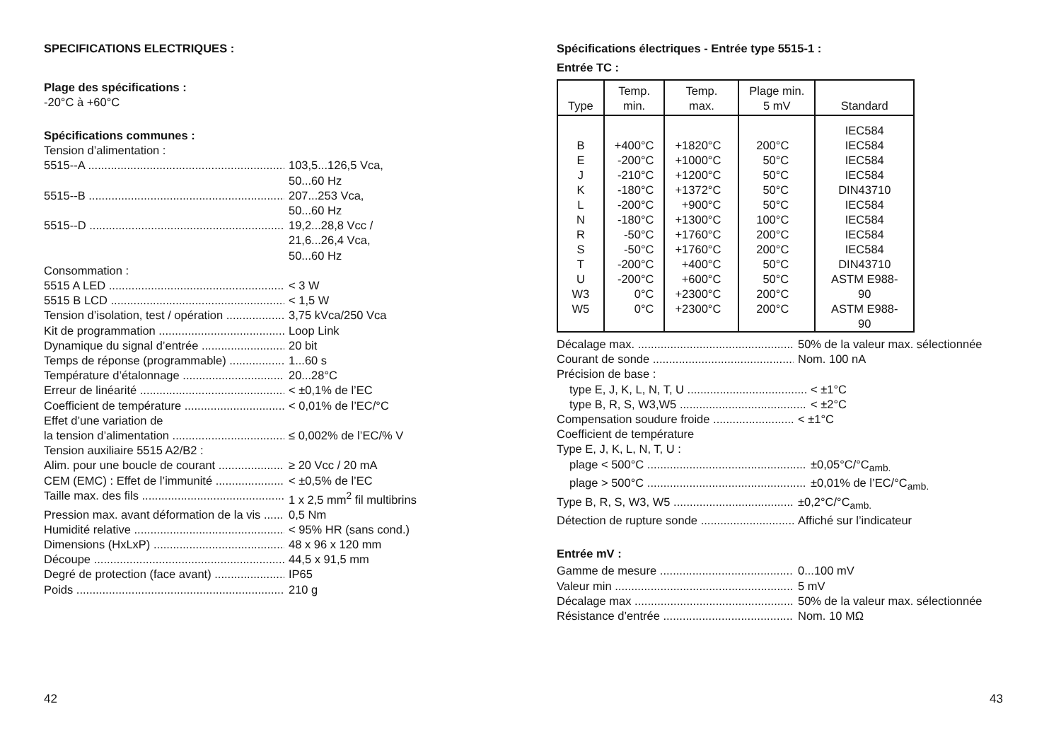SPECIFICATIONS ELECTRIQUES :
Plage des spécifications :
-20°C à +60°C
Spécifications communes :
Tension d’alimentation :
5515--A 103,5...126,5 Vca,
50...60 Hz
5515--B 207...253 Vca,
50...60 Hz
5515--D 19,2...28,8 Vcc /
21,6...26,4 Vca,
50...60 Hz
Consommation :
5515 A LED < 3 W
5515 B LCD < 1,5 W
Tension d’isolation, test / opération 3,75 kVca/250 Vca
Kit de programmation Loop Link
Dynamique du signal d’entrée 20 bit
Temps de réponse (programmable) 1...60 s
Température d’étalonnage 20...28°C
Erreur de linéarité < ±0,1% de l’EC
Coefficient de température < 0,01% de l’EC/°C
Effet d’une variation de
la tension d’alimentation ≤ 0,002% de l’EC/% V
Tension auxiliaire 5515 A2/B2 :
Alim. pour une boucle de courant ≥ 20 Vcc / 20 mA
CEM (EMC) : Effet de l’immunité < ±0,5% de l’EC
Taille max. des fils 1 x 2,5 mm<sup>2</sup> fil multibrins
Pression max. avant déformation de la vis 0,5 Nm
Humidité relative < 95% HR (sans cond.)
Dimensions (HxLxP) 48 x 96 x 120 mm
Découpe 44,5 x 91,5 mm
Degré de protection (face avant) IP65
Poids 210 g
42
Spécifications électriques - Entrée type 5515-1 :
Entrée TC :
| Type | Temp. min. | Temp. max. | Plage min. 5 mV | Standard |
| --- | --- | --- | --- | --- |
| B E J K L N R S T U W3 W5 | +400°C -200°C -210°C -180°C -200°C -180°C -50°C -50°C -200°C -200°C 0°C 0°C | +1820°C +1000°C +1200°C +1372°C +900°C +1300°C +1760°C +1760°C +400°C +600°C +2300°C +2300°C | 200°C 50°C 50°C 50°C 50°C 100°C 200°C 200°C 50°C 50°C 200°C 200°C | IEC584 IEC584 IEC584 IEC584 DIN43710 IEC584 IEC584 IEC584 IEC584 DIN43710 ASTM E988-90 ASTM E988-90 |
Décalage max. 50% de la valeur max. sélectionnée
Courant de sonde Nom. 100 nA
Précision de base :
type E, J, K, L, N, T, U < ±1°C
type B, R, S, W3,W5 < ±2°C
Compensation soudure froide < ±1°C
Coefficient de température
Type E, J, K, L, N, T, U :
plage < 500°C ±0,05°C/°C<sub>amb.</sub>
plage > 500°C ±0,01% de l’EC/°C<sub>amb.</sub>
Type B, R, S, W3, W5 ±0,2°C/°C<sub>amb.</sub>
Détection de rupture sonde Affiché sur l’indicateur
Entrée mV :
Gamme de mesure 0...100 mV
Valeur min 5 mV
Décalage max 50% de la valeur max. sélectionnée
Résistance d’entrée Nom. 10 MΩ
43